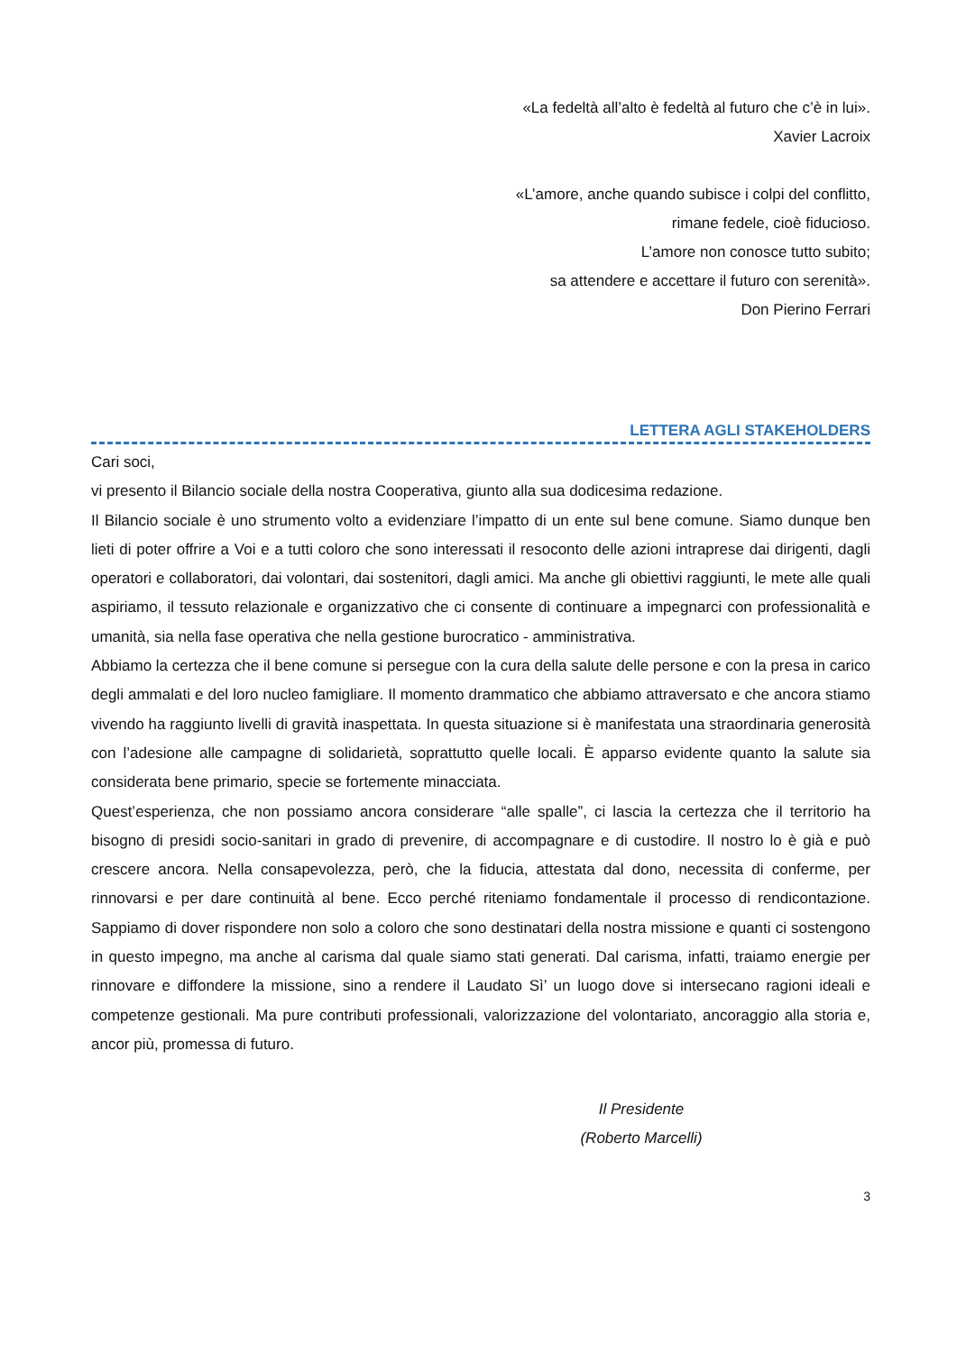«La fedeltà all’alto è fedeltà al futuro che c’è in lui».
Xavier Lacroix
«L’amore, anche quando subisce i colpi del conflitto,
rimane fedele, cioè fiducioso.
L’amore non conosce tutto subito;
sa attendere e accettare il futuro con serenità».
Don Pierino Ferrari
LETTERA AGLI STAKEHOLDERS
Cari soci,
vi presento il Bilancio sociale della nostra Cooperativa, giunto alla sua dodicesima redazione.
Il Bilancio sociale è uno strumento volto a evidenziare l’impatto di un ente sul bene comune. Siamo dunque ben lieti di poter offrire a Voi e a tutti coloro che sono interessati il resoconto delle azioni intraprese dai dirigenti, dagli operatori e collaboratori, dai volontari, dai sostenitori, dagli amici. Ma anche gli obiettivi raggiunti, le mete alle quali aspiriamo, il tessuto relazionale e organizzativo che ci consente di continuare a impegnarci con professionalità e umanità, sia nella fase operativa che nella gestione burocratico - amministrativa.
Abbiamo la certezza che il bene comune si persegue con la cura della salute delle persone e con la presa in carico degli ammalati e del loro nucleo famigliare. Il momento drammatico che abbiamo attraversato e che ancora stiamo vivendo ha raggiunto livelli di gravità inaspettata. In questa situazione si è manifestata una straordinaria generosità con l’adesione alle campagne di solidarietà, soprattutto quelle locali. È apparso evidente quanto la salute sia considerata bene primario, specie se fortemente minacciata.
Quest’esperienza, che non possiamo ancora considerare “alle spalle”, ci lascia la certezza che il territorio ha bisogno di presidi socio-sanitari in grado di prevenire, di accompagnare e di custodire. Il nostro lo è già e può crescere ancora. Nella consapevolezza, però, che la fiducia, attestata dal dono, necessita di conferme, per rinnovarsi e per dare continuità al bene. Ecco perché riteniamo fondamentale il processo di rendicontazione. Sappiamo di dover rispondere non solo a coloro che sono destinatari della nostra missione e quanti ci sostengono in questo impegno, ma anche al carisma dal quale siamo stati generati. Dal carisma, infatti, traiamo energie per rinnovare e diffondere la missione, sino a rendere il Laudato Sì’ un luogo dove si intersecano ragioni ideali e competenze gestionali. Ma pure contributi professionali, valorizzazione del volontariato, ancoraggio alla storia e, ancor più, promessa di futuro.
Il Presidente
(Roberto Marcelli)
3